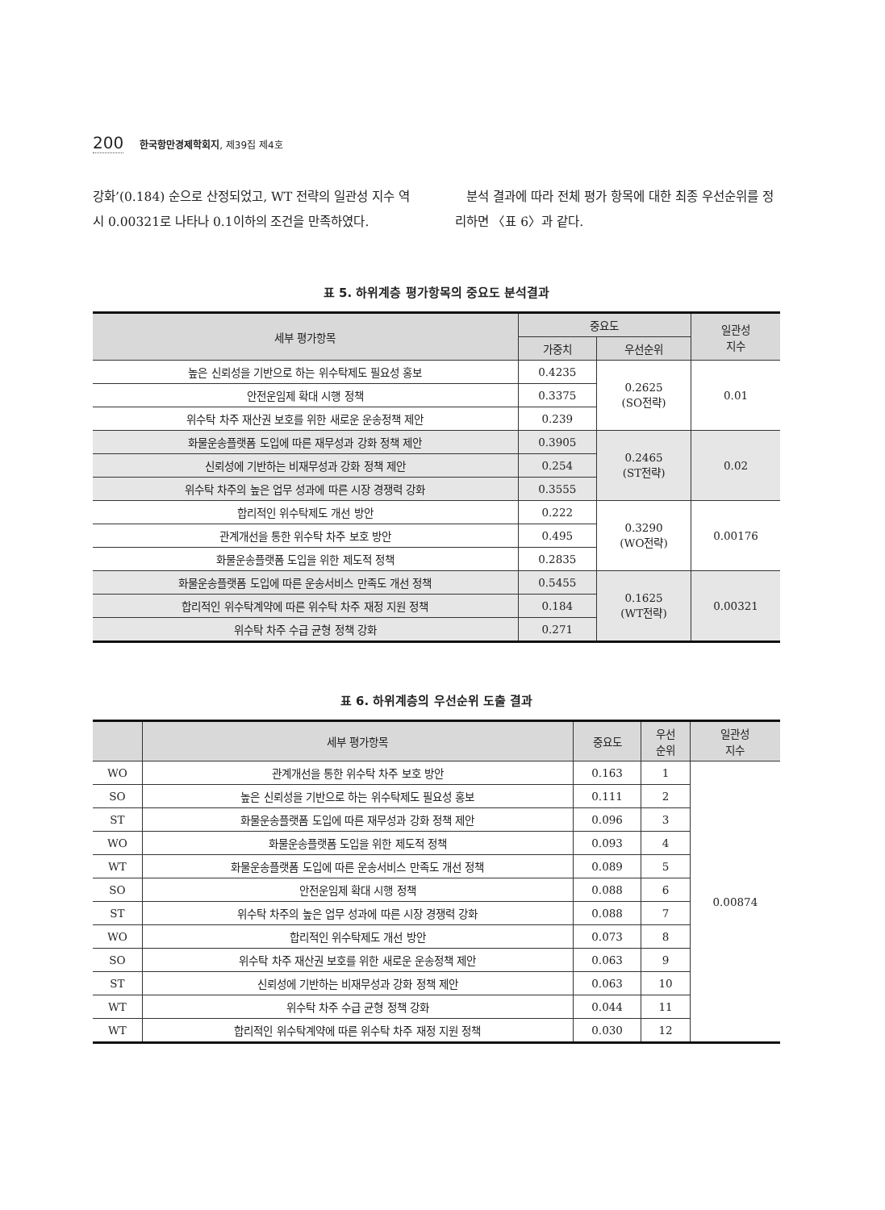200 한국항만경제학회지, 제39집 제4호
강화’(0.184) 순으로 산정되었고, WT 전략의 일관성 지수 역시 0.00321로 나타나 0.1이하의 조건을 만족하였다.
분석 결과에 따라 전체 평가 항목에 대한 최종 우선순위를 정리하면 〈표 6〉과 같다.
표 5. 하위계층 평가항목의 중요도 분석결과
| 세부 평가항목 | 중요도 | | 일관성 지수 |
| --- | --- | --- | --- |
| | 가중치 | 우선순위 | |
| 높은 신뢰성을 기반으로 하는 위수탁제도 필요성 홍보 | 0.4235 | 0.2625 (SO전략) | 0.01 |
| 안전운임제 확대 시행 정책 | 0.3375 | | |
| 위수탁 차주 재산권 보호를 위한 새로운 운송정책 제안 | 0.239 | | |
| 화물운송플랫폼 도입에 따른 재무성과 강화 정책 제안 | 0.3905 | 0.2465 (ST전략) | 0.02 |
| 신뢰성에 기반하는 비재무성과 강화 정책 제안 | 0.254 | | |
| 위수탁 차주의 높은 업무 성과에 따른 시장 경쟁력 강화 | 0.3555 | | |
| 합리적인 위수탁제도 개선 방안 | 0.222 | 0.3290 (WO전략) | 0.00176 |
| 관계개선을 통한 위수탁 차주 보호 방안 | 0.495 | | |
| 화물운송플랫폼 도입을 위한 제도적 정책 | 0.2835 | | |
| 화물운송플랫폼 도입에 따른 운송서비스 만족도 개선 정책 | 0.5455 | 0.1625 (WT전략) | 0.00321 |
| 합리적인 위수탁계약에 따른 위수탁 차주 재정 지원 정책 | 0.184 | | |
| 위수탁 차주 수급 균형 정책 강화 | 0.271 | | |
표 6. 하위계층의 우선순위 도출 결과
| | 세부 평가항목 | 중요도 | 우선 순위 | 일관성 지수 |
| --- | --- | --- | --- | --- |
| WO | 관계개선을 통한 위수탁 차주 보호 방안 | 0.163 | 1 | 0.00874 |
| SO | 높은 신뢰성을 기반으로 하는 위수탁제도 필요성 홍보 | 0.111 | 2 | |
| ST | 화물운송플랫폼 도입에 따른 재무성과 강화 정책 제안 | 0.096 | 3 | |
| WO | 화물운송플랫폼 도입을 위한 제도적 정책 | 0.093 | 4 | |
| WT | 화물운송플랫폼 도입에 따른 운송서비스 만족도 개선 정책 | 0.089 | 5 | |
| SO | 안전운임제 확대 시행 정책 | 0.088 | 6 | |
| ST | 위수탁 차주의 높은 업무 성과에 따른 시장 경쟁력 강화 | 0.088 | 7 | |
| WO | 합리적인 위수탁제도 개선 방안 | 0.073 | 8 | |
| SO | 위수탁 차주 재산권 보호를 위한 새로운 운송정책 제안 | 0.063 | 9 | |
| ST | 신뢰성에 기반하는 비재무성과 강화 정책 제안 | 0.063 | 10 | |
| WT | 위수탁 차주 수급 균형 정책 강화 | 0.044 | 11 | |
| WT | 합리적인 위수탁계약에 따른 위수탁 차주 재정 지원 정책 | 0.030 | 12 | |